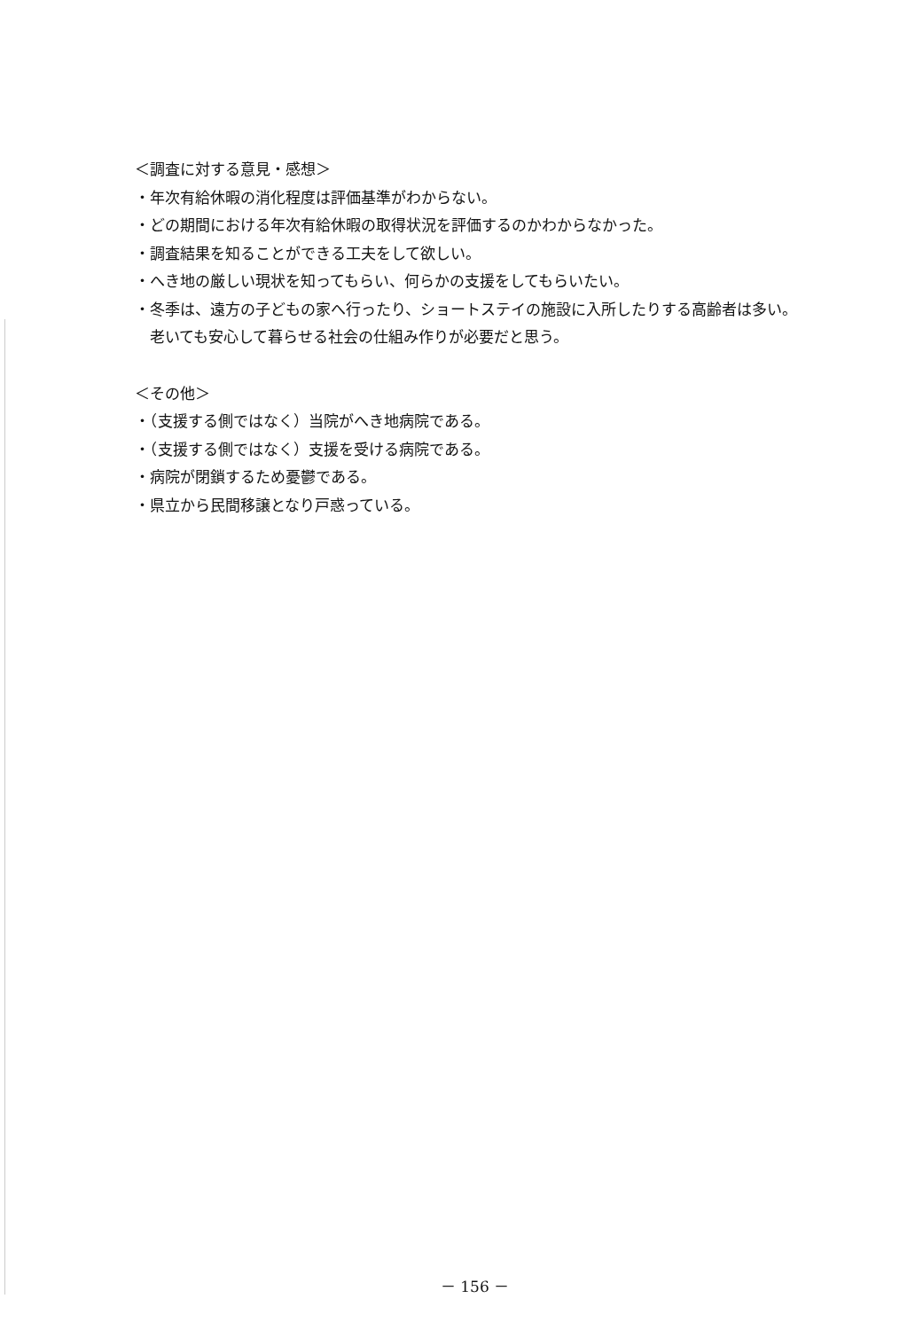＜調査に対する意見・感想＞
・年次有給休暇の消化程度は評価基準がわからない。
・どの期間における年次有給休暇の取得状況を評価するのかわからなかった。
・調査結果を知ることができる工夫をして欲しい。
・へき地の厳しい現状を知ってもらい、何らかの支援をしてもらいたい。
・冬季は、遠方の子どもの家へ行ったり、ショートステイの施設に入所したりする高齢者は多い。老いても安心して暮らせる社会の仕組み作りが必要だと思う。
＜その他＞
・（支援する側ではなく）当院がへき地病院である。
・（支援する側ではなく）支援を受ける病院である。
・病院が閉鎖するため憂鬱である。
・県立から民間移譲となり戸惑っている。
－ 156 －